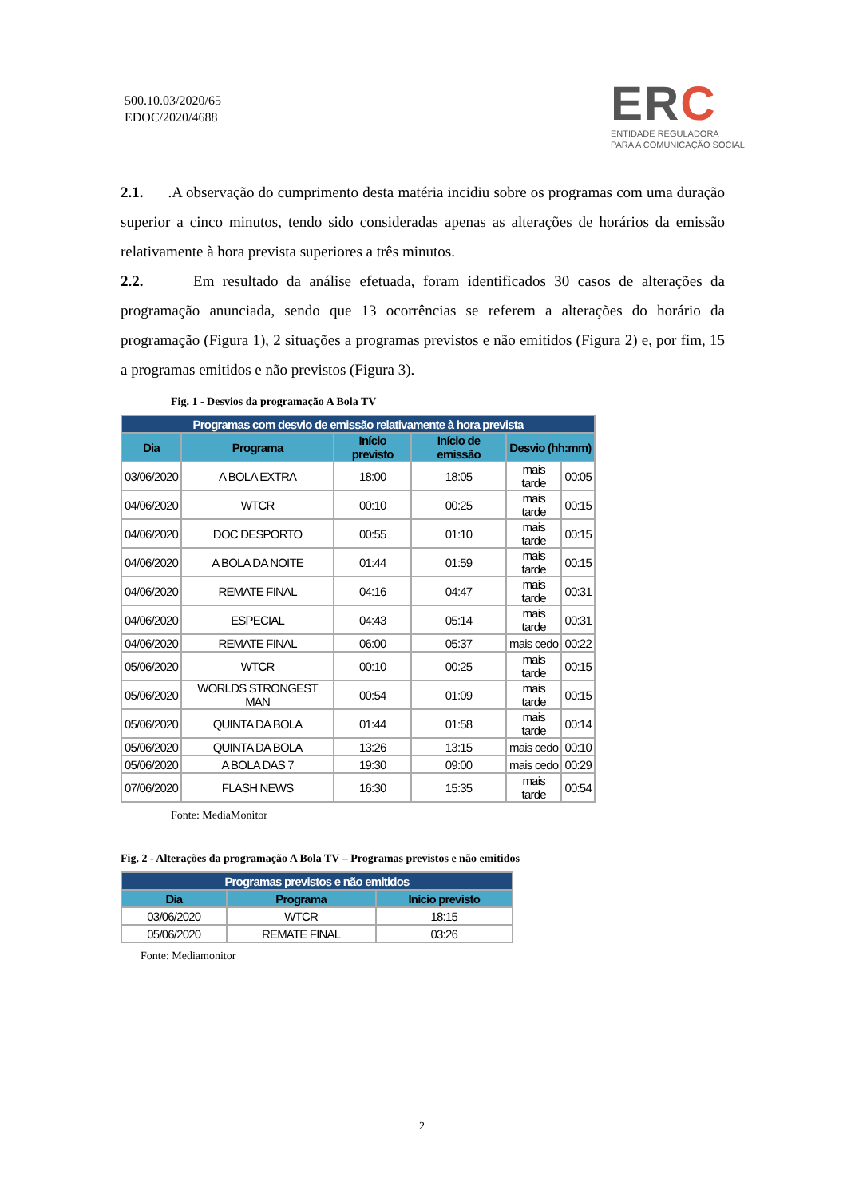500.10.03/2020/65
EDOC/2020/4688
ERC
ENTIDADE REGULADORA
PARA A COMUNICAÇÃO SOCIAL
2.1. .A observação do cumprimento desta matéria incidiu sobre os programas com uma duração superior a cinco minutos, tendo sido consideradas apenas as alterações de horários da emissão relativamente à hora prevista superiores a três minutos.
2.2. Em resultado da análise efetuada, foram identificados 30 casos de alterações da programação anunciada, sendo que 13 ocorrências se referem a alterações do horário da programação (Figura 1), 2 situações a programas previstos e não emitidos (Figura 2) e, por fim, 15 a programas emitidos e não previstos (Figura 3).
Fig. 1 - Desvios da programação A Bola TV
| Programas com desvio de emissão relativamente à hora prevista | | | | | |
| --- | --- | --- | --- | --- | --- |
| Dia | Programa | Início previsto | Início de emissão | Desvio (hh:mm) | |
| 03/06/2020 | A BOLA EXTRA | 18:00 | 18:05 | mais tarde | 00:05 |
| 04/06/2020 | WTCR | 00:10 | 00:25 | mais tarde | 00:15 |
| 04/06/2020 | DOC DESPORTO | 00:55 | 01:10 | mais tarde | 00:15 |
| 04/06/2020 | A BOLA DA NOITE | 01:44 | 01:59 | mais tarde | 00:15 |
| 04/06/2020 | REMATE FINAL | 04:16 | 04:47 | mais tarde | 00:31 |
| 04/06/2020 | ESPECIAL | 04:43 | 05:14 | mais tarde | 00:31 |
| 04/06/2020 | REMATE FINAL | 06:00 | 05:37 | mais cedo | 00:22 |
| 05/06/2020 | WTCR | 00:10 | 00:25 | mais tarde | 00:15 |
| 05/06/2020 | WORLDS STRONGEST MAN | 00:54 | 01:09 | mais tarde | 00:15 |
| 05/06/2020 | QUINTA DA BOLA | 01:44 | 01:58 | mais tarde | 00:14 |
| 05/06/2020 | QUINTA DA BOLA | 13:26 | 13:15 | mais cedo | 00:10 |
| 05/06/2020 | A BOLA DAS 7 | 19:30 | 09:00 | mais cedo | 00:29 |
| 07/06/2020 | FLASH NEWS | 16:30 | 15:35 | mais tarde | 00:54 |
Fonte: MediaMonitor
Fig. 2 - Alterações da programação A Bola TV – Programas previstos e não emitidos
| Programas previstos e não emitidos | | |
| --- | --- | --- |
| Dia | Programa | Início previsto |
| 03/06/2020 | WTCR | 18:15 |
| 05/06/2020 | REMATE FINAL | 03:26 |
Fonte: Mediamonitor
2